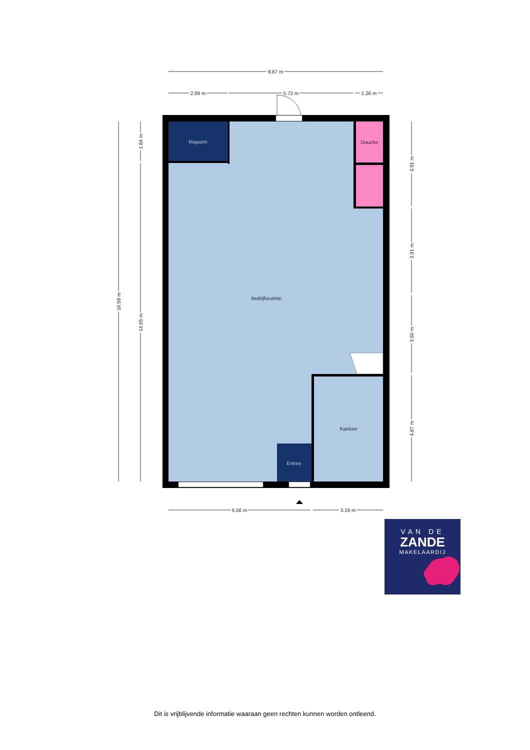9.87 m
2.69 m
5.72 m
1.26 m
6.56 m
3.19 m
16.59 m
1.84 m
14.65 m
3.91 m
3.91 m
3.60 m
4.87 m
Magazin
Douche
bedrijfsruimte
Kantoor
Entree
VAN DE
ZANDE
MAKELAARDIJ
Dit is vrijblijvende informatie waaraan geen rechten kunnen worden ontleend.